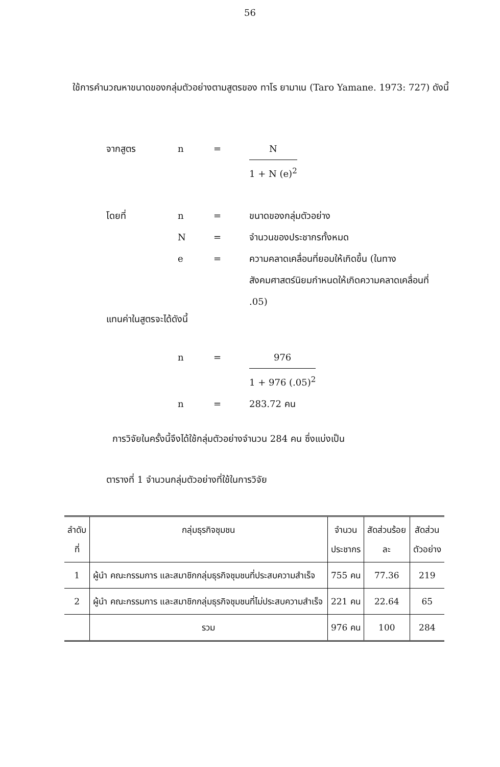56
ใช้การคำนวณหาขนาดของกลุ่มตัวอย่างตามสูตรของ ทาโร ยามาเน (Taro Yamane. 1973: 727) ดังนี้
จากสูตร n = N
1 + N (e)<sup>2</sup>
โดยที่ n = ขนาดของกลุ่มตัวอย่าง
N = จำนวนของประชากรทั้งหมด
e = ความคลาดเคลื่อนที่ยอมให้เกิดขึ้น (ในทางสังคมศาสตร์นิยมกำหนดให้เกิดความคลาดเคลื่อนที่ .05)
แทนค่าในสูตรจะได้ดังนี้
n = 976
1 + 976 (.05)<sup>2</sup>
n = 283.72 คน
การวิจัยในครั้งนี้จึงได้ใช้กลุ่มตัวอย่างจำนวน 284 คน ซึ่งแบ่งเป็น
ตารางที่ 1 จำนวนกลุ่มตัวอย่างที่ใช้ในการวิจัย
| ลำดับ ที่ | กลุ่มธุรกิจชุมชน | จำนวน ประชากร | สัดส่วนร้อย ละ | สัดส่วน ตัวอย่าง |
| --- | --- | --- | --- | --- |
| 1 | ผู้นำ คณะกรรมการ และสมาชิกกลุ่มธุรกิจชุมชนที่ประสบความสำเร็จ | 755 คน | 77.36 | 219 |
| 2 | ผู้นำ คณะกรรมการ และสมาชิกกลุ่มธุรกิจชุมชนที่ไม่ประสบความสำเร็จ | 221 คน | 22.64 | 65 |
| | รวม | 976 คน | 100 | 284 |